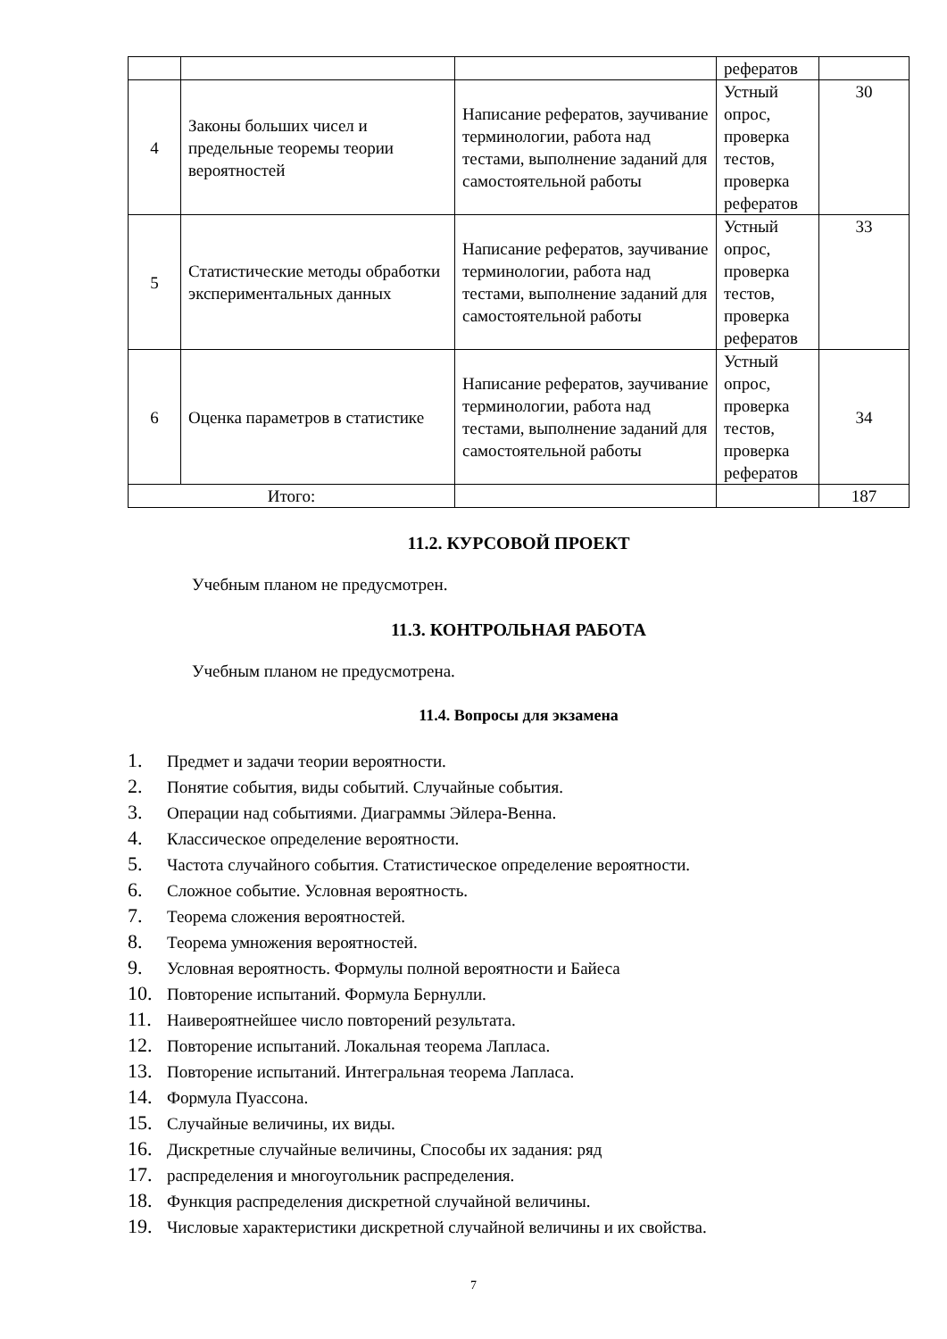| | | | рефератов | |
| 4 | Законы больших чисел и предельные теоремы теории вероятностей | Написание рефератов, заучивание терминологии, работа над тестами, выполнение заданий для самостоятельной работы | Устный опрос, проверка тестов, проверка рефератов | 30 |
| 5 | Статистические методы обработки экспериментальных данных | Написание рефератов, заучивание терминологии, работа над тестами, выполнение заданий для самостоятельной работы | Устный опрос, проверка тестов, проверка рефератов | 33 |
| 6 | Оценка параметров в статистике | Написание рефератов, заучивание терминологии, работа над тестами, выполнение заданий для самостоятельной работы | Устный опрос, проверка тестов, проверка рефератов | 34 |
| Итого: | | | | 187 |
11.2. КУРСОВОЙ ПРОЕКТ
Учебным планом не предусмотрен.
11.3. КОНТРОЛЬНАЯ РАБОТА
Учебным планом не предусмотрена.
11.4. Вопросы для экзамена
1. Предмет и задачи теории вероятности.
2. Понятие события, виды событий. Случайные события.
3. Операции над событиями. Диаграммы Эйлера-Венна.
4. Классическое определение вероятности.
5. Частота случайного события. Статистическое определение вероятности.
6. Сложное событие. Условная вероятность.
7. Теорема сложения вероятностей.
8. Теорема умножения вероятностей.
9. Условная вероятность. Формулы полной вероятности и Байеса
10. Повторение испытаний. Формула Бернулли.
11. Наивероятнейшее число повторений результата.
12. Повторение испытаний. Локальная теорема Лапласа.
13. Повторение испытаний. Интегральная теорема Лапласа.
14. Формула Пуассона.
15. Случайные величины, их виды.
16. Дискретные случайные величины, Способы их задания: ряд
17. распределения и многоугольник распределения.
18. Функция распределения дискретной случайной величины.
19. Числовые характеристики дискретной случайной величины и их свойства.
7